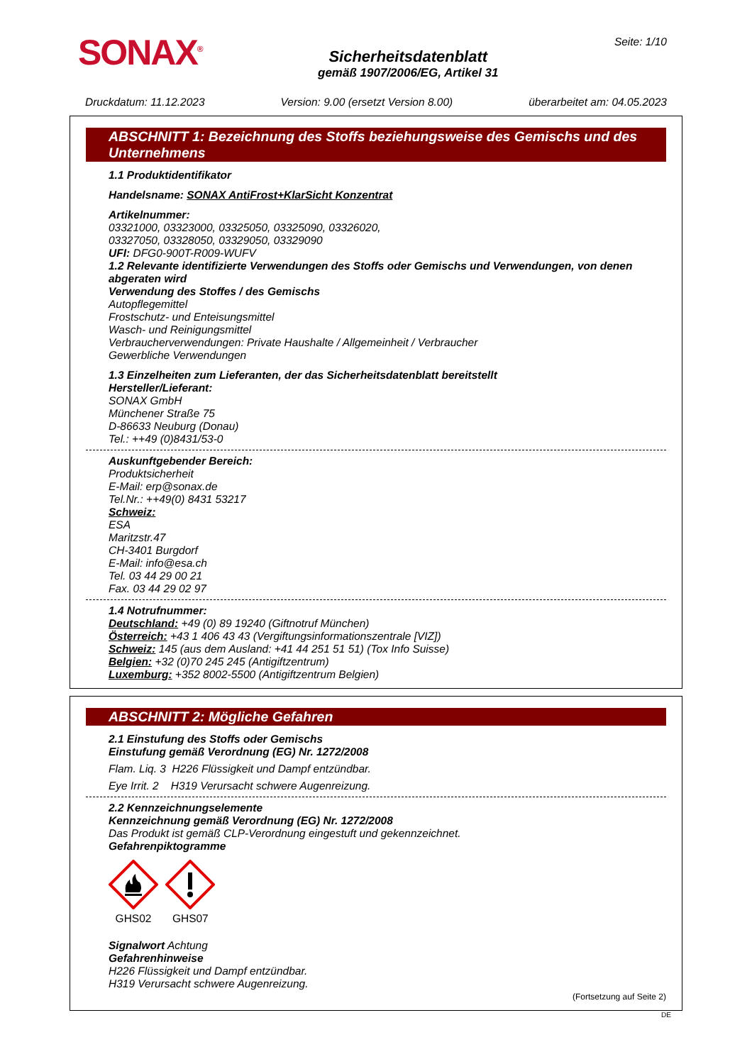SONAX<sup>®</sup>
Sicherheitsdatenblatt
gemäß 1907/2006/EG, Artikel 31
Seite: 1/10
Druckdatum: 11.12.2023 Version: 9.00 (ersetzt Version 8.00) überarbeitet am: 04.05.2023
ABSCHNITT 1: Bezeichnung des Stoffs beziehungsweise des Gemischs und des Unternehmens
1.1 Produktidentifikator
Handelsname: SONAX AntiFrost+KlarSicht Konzentrat
Artikelnummer:
03321000, 03323000, 03325050, 03325090, 03326020,
03327050, 03328050, 03329050, 03329090
UFI: DFG0-900T-R009-WUFV
1.2 Relevante identifizierte Verwendungen des Stoffs oder Gemischs und Verwendungen, von denen abgeraten wird
Verwendung des Stoffes / des Gemischs
Autopflegemittel
Frostschutz- und Enteisungsmittel
Wasch- und Reinigungsmittel
Verbraucherverwendungen: Private Haushalte / Allgemeinheit / Verbraucher
Gewerbliche Verwendungen
1.3 Einzelheiten zum Lieferanten, der das Sicherheitsdatenblatt bereitstellt
Hersteller/Lieferant:
SONAX GmbH
Münchener Straße 75
D-86633 Neuburg (Donau)
Tel.: ++49 (0)8431/53-0
Auskunftgebender Bereich:
Produktsicherheit
E-Mail: erp@sonax.de
Tel.Nr.: ++49(0) 8431 53217
Schweiz:
ESA
Maritzstr.47
CH-3401 Burgdorf
E-Mail: info@esa.ch
Tel. 03 44 29 00 21
Fax. 03 44 29 02 97
1.4 Notrufnummer:
Deutschland: +49 (0) 89 19240 (Giftnotruf München)
Österreich: +43 1 406 43 43 (Vergiftungsinformationszentrale [VIZ])
Schweiz: 145 (aus dem Ausland: +41 44 251 51 51) (Tox Info Suisse)
Belgien: +32 (0)70 245 245 (Antigiftzentrum)
Luxemburg: +352 8002-5500 (Antigiftzentrum Belgien)
ABSCHNITT 2: Mögliche Gefahren
2.1 Einstufung des Stoffs oder Gemischs
Einstufung gemäß Verordnung (EG) Nr. 1272/2008
Flam. Liq. 3 H226 Flüssigkeit und Dampf entzündbar.
Eye Irrit. 2 H319 Verursacht schwere Augenreizung.
2.2 Kennzeichnungselemente
Kennzeichnung gemäß Verordnung (EG) Nr. 1272/2008
Das Produkt ist gemäß CLP-Verordnung eingestuft und gekennzeichnet.
Gefahrenpiktogramme
GHS02
GHS07
Signalwort Achtung
Gefahrenhinweise
H226 Flüssigkeit und Dampf entzündbar.
H319 Verursacht schwere Augenreizung.
(Fortsetzung auf Seite 2)
DE